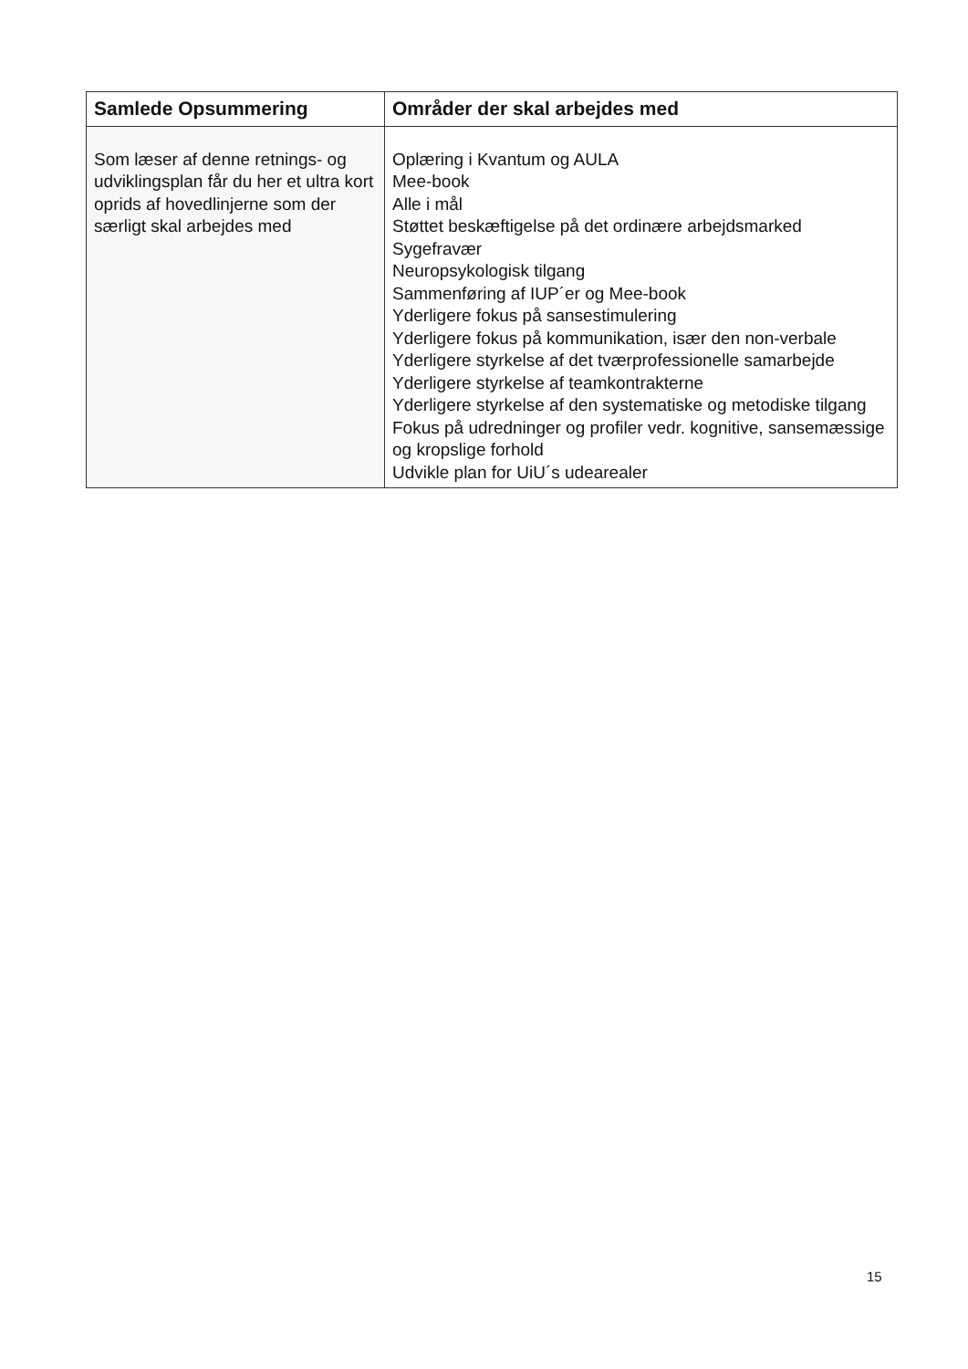| Samlede Opsummering | Områder der skal arbejdes med |
| --- | --- |
| Som læser af denne retnings- og udviklingsplan får du her et ultra kort oprids af hovedlinjerne som der særligt skal arbejdes med | Oplæring i Kvantum og AULA Mee-book Alle i mål Støttet beskæftigelse på det ordinære arbejdsmarked Sygefravær Neuropsykologisk tilgang Sammenføring af IUP´er og Mee-book Yderligere fokus på sansestimulering Yderligere fokus på kommunikation, især den non-verbale Yderligere styrkelse af det tværprofessionelle samarbejde Yderligere styrkelse af teamkontrakterne Yderligere styrkelse af den systematiske og metodiske tilgang Fokus på udredninger og profiler vedr. kognitive, sansemæssige og kropslige forhold Udvikle plan for UiU´s udearealer |
15